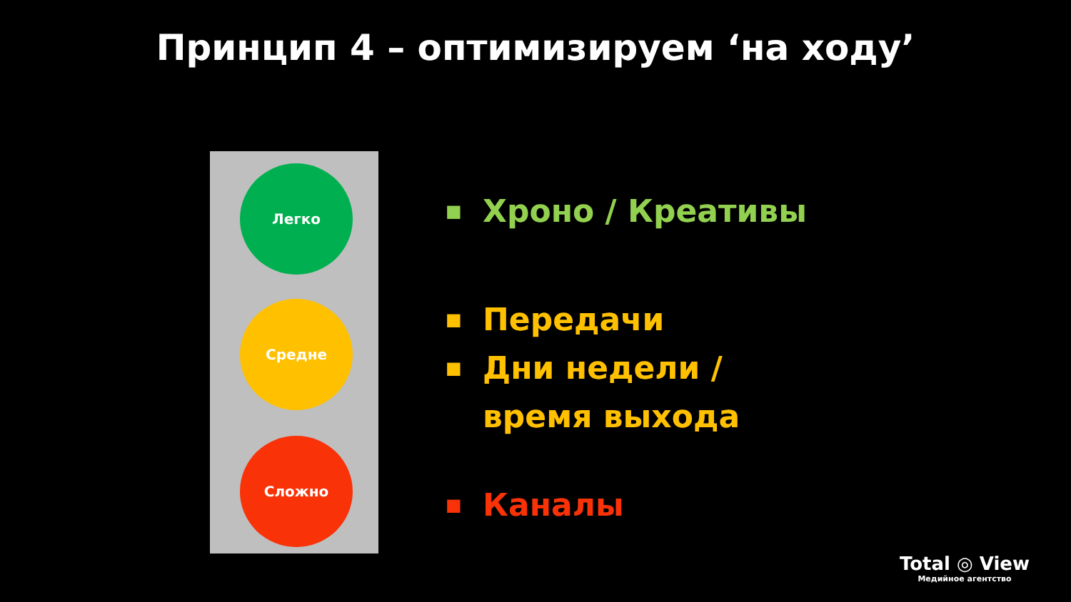Принцип 4 – оптимизируем ‘на ходу’
Легко
Средне
Сложно
■ Хроно / Креативы
■ Передачи
■ Дни недели /
время выхода
■ Каналы
Total ◎ View
Медийное агентство